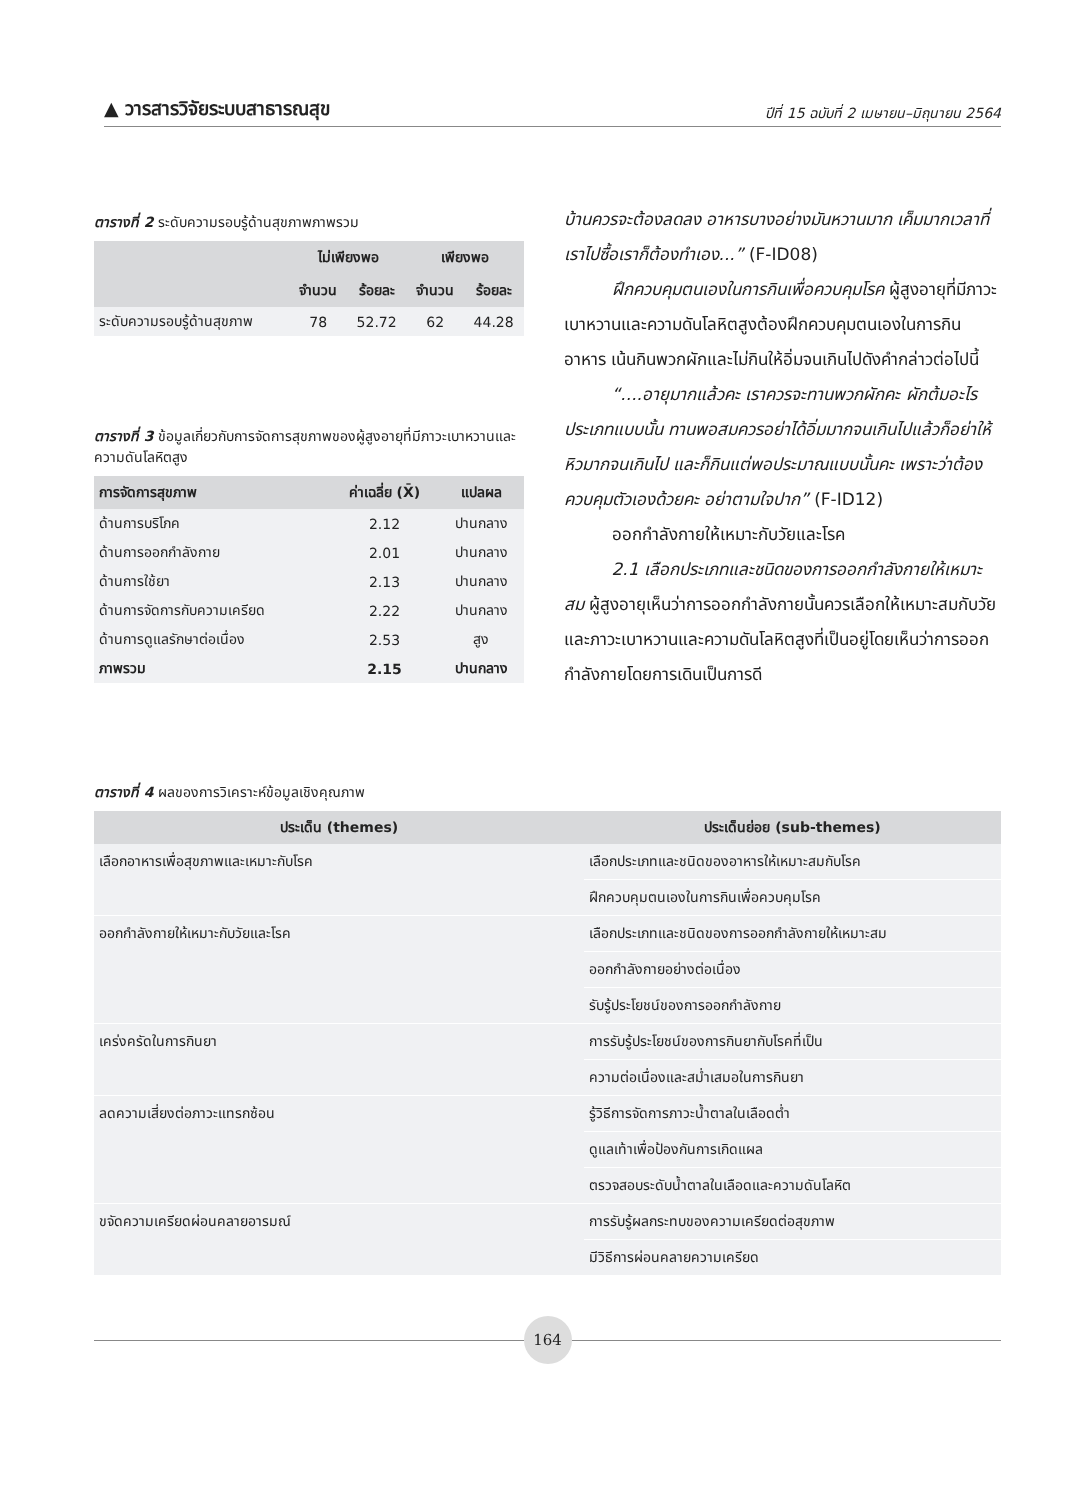▲ วารสารวิจัยระบบสาธารณสุข ปีที่ 15 ฉบับที่ 2 เมษายน–มิถุนายน 2564
ตารางที่ 2 ระดับความรอบรู้ด้านสุขภาพภาพรวม
| | ไม่เพียงพอ | | เพียงพอ | |
| --- | --- | --- | --- | --- |
| | จำนวน | ร้อยละ | จำนวน | ร้อยละ |
| ระดับความรอบรู้ด้านสุขภาพ | 78 | 52.72 | 62 | 44.28 |
ตารางที่ 3 ข้อมูลเกี่ยวกับการจัดการสุขภาพของผู้สูงอายุที่มีภาวะเบาหวานและความดันโลหิตสูง
| การจัดการสุขภาพ | ค่าเฉลี่ย (X̄) | แปลผล |
| --- | --- | --- |
| ด้านการบริโภค | 2.12 | ปานกลาง |
| ด้านการออกกำลังกาย | 2.01 | ปานกลาง |
| ด้านการใช้ยา | 2.13 | ปานกลาง |
| ด้านการจัดการกับความเครียด | 2.22 | ปานกลาง |
| ด้านการดูแลรักษาต่อเนื่อง | 2.53 | สูง |
| ภาพรวม | 2.15 | ปานกลาง |
บ้านควรจะต้องลดลง อาหารบางอย่างมันหวานมาก เค็มมากเวลาที่เราไปซื้อเราก็ต้องทำเอง...” (F-ID08)
ฝึกควบคุมตนเองในการกินเพื่อควบคุมโรค ผู้สูงอายุที่มีภาวะเบาหวานและความดันโลหิตสูงต้องฝึกควบคุมตนเองในการกินอาหาร เน้นกินพวกผักและไม่กินให้อิ่มจนเกินไปดังคำกล่าวต่อไปนี้
“....อายุมากแล้วคะ เราควรจะทานพวกผักคะ ผักต้มอะไรประเภทแบบนั้น ทานพอสมควรอย่าได้อิ่มมากจนเกินไปแล้วก็อย่าให้หิวมากจนเกินไป และก็กินแต่พอประมาณแบบนั้นคะ เพราะว่าต้องควบคุมตัวเองด้วยคะ อย่าตามใจปาก” (F-ID12)
ออกกำลังกายให้เหมาะกับวัยและโรค
2.1 เลือกประเภทและชนิดของการออกกำลังกายให้เหมาะสม ผู้สูงอายุเห็นว่าการออกกำลังกายนั้นควรเลือกให้เหมาะสมกับวัยและภาวะเบาหวานและความดันโลหิตสูงที่เป็นอยู่โดยเห็นว่าการออกกำลังกายโดยการเดินเป็นการดี
ตารางที่ 4 ผลของการวิเคราะห์ข้อมูลเชิงคุณภาพ
| ประเด็น (themes) | ประเด็นย่อย (sub-themes) |
| --- | --- |
| เลือกอาหารเพื่อสุขภาพและเหมาะกับโรค | เลือกประเภทและชนิดของอาหารให้เหมาะสมกับโรค |
| | ฝึกควบคุมตนเองในการกินเพื่อควบคุมโรค |
| ออกกำลังกายให้เหมาะกับวัยและโรค | เลือกประเภทและชนิดของการออกกำลังกายให้เหมาะสม |
| | ออกกำลังกายอย่างต่อเนื่อง |
| | รับรู้ประโยชน์ของการออกกำลังกาย |
| เคร่งครัดในการกินยา | การรับรู้ประโยชน์ของการกินยากับโรคที่เป็น |
| | ความต่อเนื่องและสม่ำเสมอในการกินยา |
| ลดความเสี่ยงต่อภาวะแทรกซ้อน | รู้วิธีการจัดการภาวะน้ำตาลในเลือดต่ำ |
| | ดูแลเท้าเพื่อป้องกันการเกิดแผล |
| | ตรวจสอบระดับน้ำตาลในเลือดและความดันโลหิต |
| ขจัดความเครียดผ่อนคลายอารมณ์ | การรับรู้ผลกระทบของความเครียดต่อสุขภาพ |
| | มีวิธีการผ่อนคลายความเครียด |
164